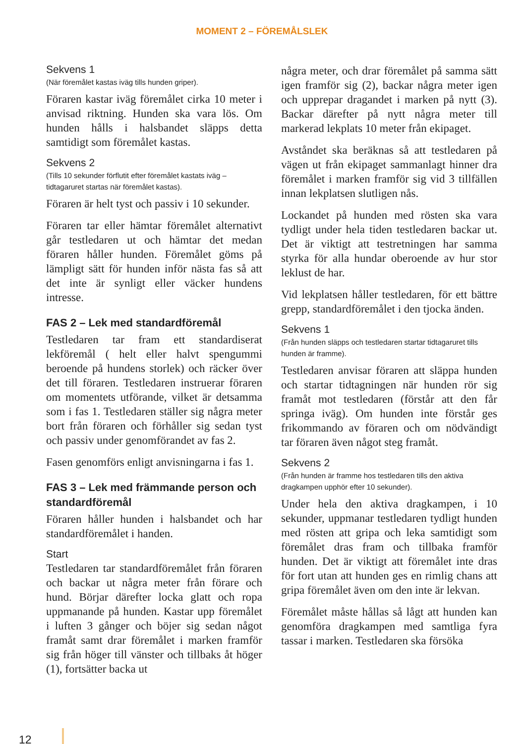MOMENT 2 – FÖREMÅLSLEK
Sekvens 1
(När föremålet kastas iväg tills hunden griper).
Föraren kastar iväg föremålet cirka 10 meter i anvisad riktning. Hunden ska vara lös. Om hunden hålls i halsbandet släpps detta samtidigt som föremålet kastas.
Sekvens 2
(Tills 10 sekunder förflutit efter föremålet kastats iväg – tidtagaruret startas när föremålet kastas).
Föraren är helt tyst och passiv i 10 sekunder.
Föraren tar eller hämtar föremålet alternativt går testledaren ut och hämtar det medan föraren håller hunden. Föremålet göms på lämpligt sätt för hunden inför nästa fas så att det inte är synligt eller väcker hundens intresse.
FAS 2 – Lek med standardföremål
Testledaren tar fram ett standardiserat lekföremål ( helt eller halvt spengummi beroende på hundens storlek) och räcker över det till föraren. Testledaren instruerar föraren om momentets utförande, vilket är detsamma som i fas 1. Testledaren ställer sig några meter bort från föraren och förhåller sig sedan tyst och passiv under genomförandet av fas 2.
Fasen genomförs enligt anvisningarna i fas 1.
FAS 3 – Lek med främmande person och standardföremål
Föraren håller hunden i halsbandet och har standardföremålet i handen.
Start
Testledaren tar standardföremålet från föraren och backar ut några meter från förare och hund. Börjar därefter locka glatt och ropa uppmanande på hunden. Kastar upp föremålet i luften 3 gånger och böjer sig sedan något framåt samt drar föremålet i marken framför sig från höger till vänster och tillbaks åt höger (1), fortsätter backa ut
några meter, och drar föremålet på samma sätt igen framför sig (2), backar några meter igen och upprepar dragandet i marken på nytt (3). Backar därefter på nytt några meter till markerad lekplats 10 meter från ekipaget.
Avståndet ska beräknas så att testledaren på vägen ut från ekipaget sammanlagt hinner dra föremålet i marken framför sig vid 3 tillfällen innan lekplatsen slutligen nås.
Lockandet på hunden med rösten ska vara tydligt under hela tiden testledaren backar ut. Det är viktigt att testretningen har samma styrka för alla hundar oberoende av hur stor leklust de har.
Vid lekplatsen håller testledaren, för ett bättre grepp, standardföremålet i den tjocka änden.
Sekvens 1
(Från hunden släpps och testledaren startar tidtagaruret tills hunden är framme).
Testledaren anvisar föraren att släppa hunden och startar tidtagningen när hunden rör sig framåt mot testledaren (förstår att den får springa iväg). Om hunden inte förstår ges frikommando av föraren och om nödvändigt tar föraren även något steg framåt.
Sekvens 2
(Från hunden är framme hos testledaren tills den aktiva dragkampen upphör efter 10 sekunder).
Under hela den aktiva dragkampen, i 10 sekunder, uppmanar testledaren tydligt hunden med rösten att gripa och leka samtidigt som föremålet dras fram och tillbaka framför hunden. Det är viktigt att föremålet inte dras för fort utan att hunden ges en rimlig chans att gripa föremålet även om den inte är lekvan.
Föremålet måste hållas så lågt att hunden kan genomföra dragkampen med samtliga fyra tassar i marken. Testledaren ska försöka
12